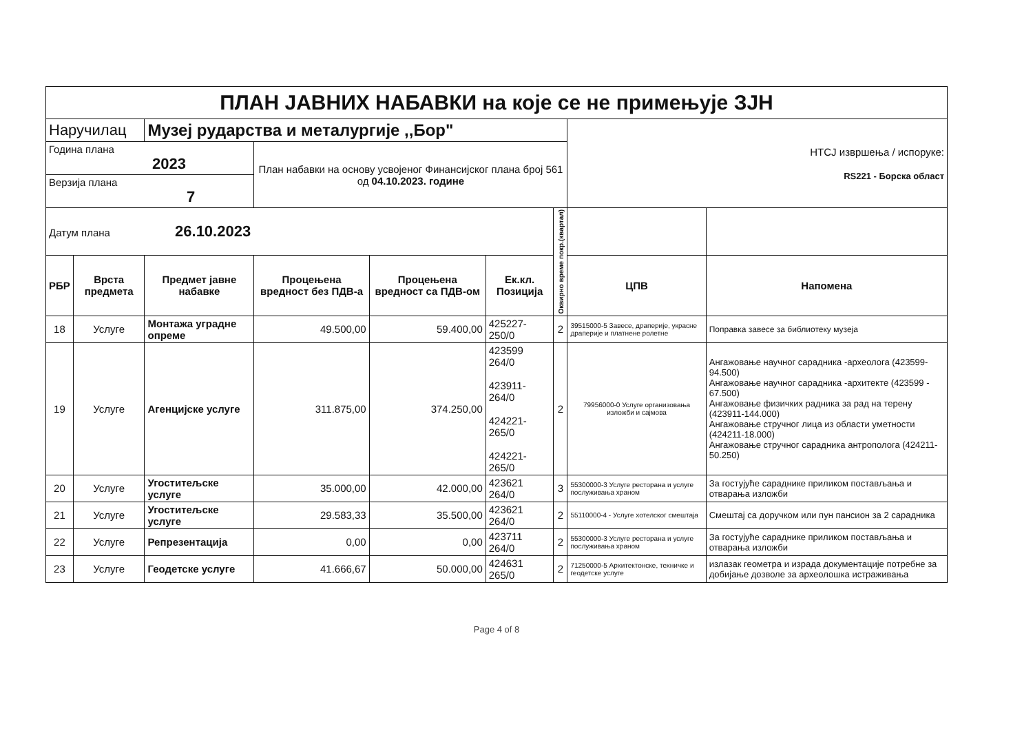| ПЛАН ЈАВНИХ НАБАВКИ на које се не примењује ЗЈН | | | | | | | | |
| Наручилац | | Музеј рударства и металургије ,,Бор" | | | | | НТСЈ извршења / испоруке: RS221 - Борска област | |
| Година плана 2023 | | | План набавки на основу усвојеног Финансијског плана број 561 од 04.10.2023. године | | | | | |
| Верзија плана 7 | | | | | | | | |
| Датум плана 26.10.2023 | | | | | | Оквирно време покр.(квартал) | | |
| РБР | Врста предмета | Предмет јавне набавке | Процењена вредност без ПДВ-а | Процењена вредност са ПДВ-ом | Ек.кл. Позиција | | ЦПВ | Напомена |
| 18 | Услуге | Монтажа уградне опреме | 49.500,00 | 59.400,00 | 425227-250/0 | 2 | 39515000-5 Завесе, драперије, украсне драперије и платнене ролетне | Поправка завесе за библиотеку музеја |
| 19 | Услуге | Агенцијске услуге | 311.875,00 | 374.250,00 | 423599 264/0 423911-264/0 424221-265/0 424221-265/0 | 2 | 79956000-0 Услуге организовања изложби и сајмова | Ангажовање научног сарадника -археолога (423599-94.500) Ангажовање научног сарадника -архитекте (423599 - 67.500) Ангажовање физичких радника за рад на терену (423911-144.000) Ангажовање стручног лица из области уметности (424211-18.000) Ангажовање стручног сарадника антрополога (424211-50.250) |
| 20 | Услуге | Угоститељске услуге | 35.000,00 | 42.000,00 | 423621 264/0 | 3 | 55300000-3 Услуге ресторана и услуге послуживања храном | За гостујуће сараднике приликом постављања и отварања изложби |
| 21 | Услуге | Угоститељске услуге | 29.583,33 | 35.500,00 | 423621 264/0 | 2 | 55110000-4 - Услуге хотелског смештаја | Смештај са доручком или пун пансион за 2 сарадника |
| 22 | Услуге | Репрезентација | 0,00 | 0,00 | 423711 264/0 | 2 | 55300000-3 Услуге ресторана и услуге послуживања храном | За гостујуће сараднике приликом постављања и отварања изложби |
| 23 | Услуге | Геодетске услуге | 41.666,67 | 50.000,00 | 424631 265/0 | 2 | 71250000-5 Архитектонске, техничке и геодетске услуге | излазак геометра и израда документације потребне за добијање дозволе за археолошка истраживања |
Page 4 of 8